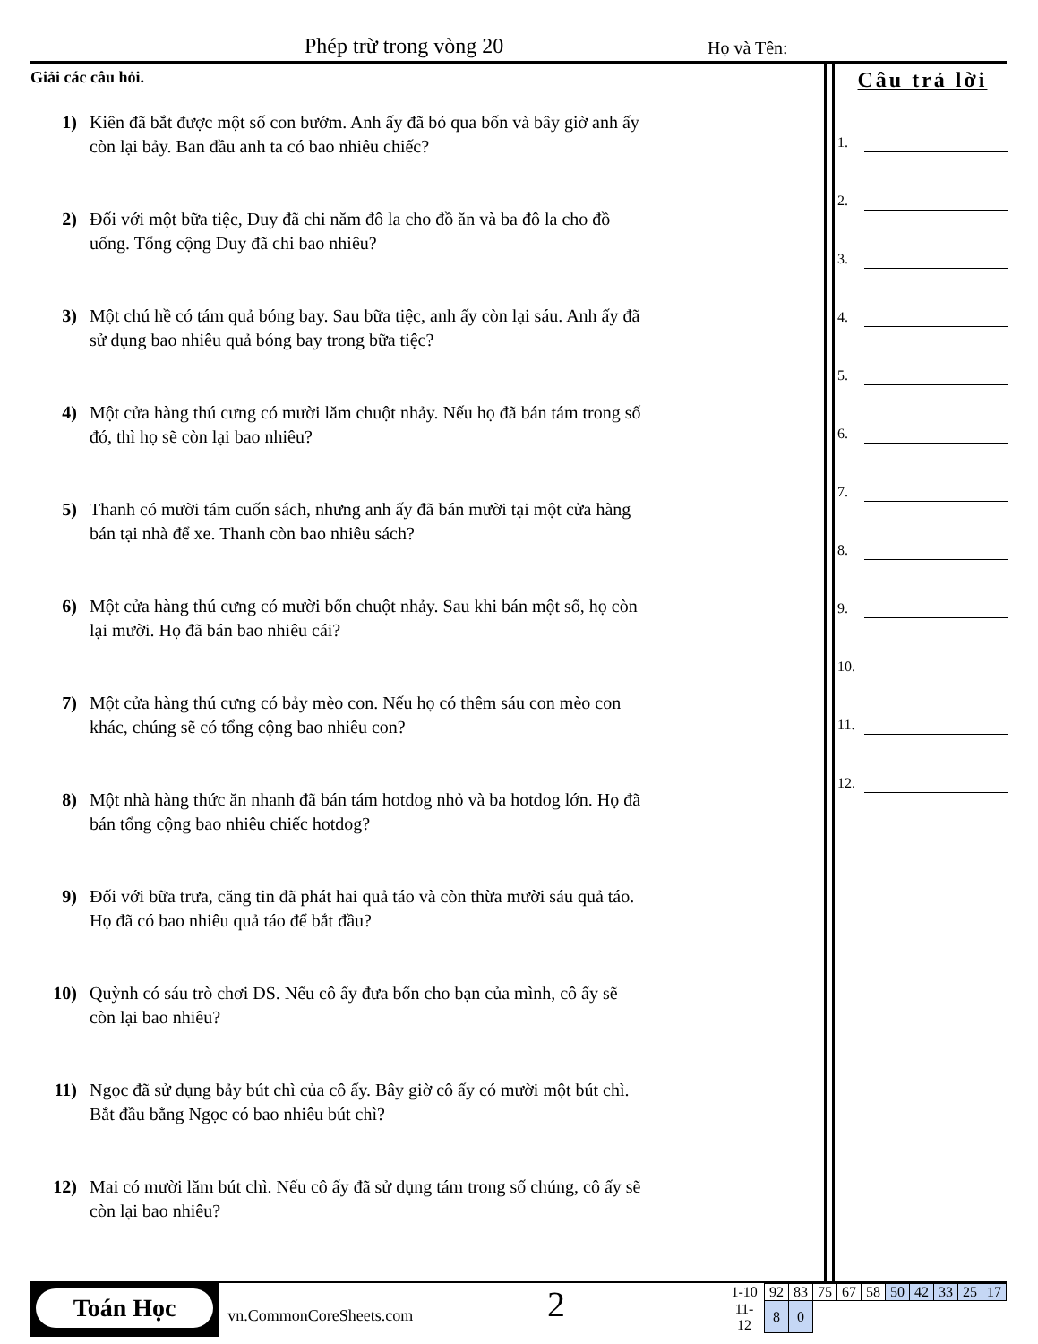Phép trừ trong vòng 20 Họ và Tên:
Giải các câu hỏi.
1) Kiên đã bắt được một số con bướm. Anh ấy đã bỏ qua bốn và bây giờ anh ấy còn lại bảy. Ban đầu anh ta có bao nhiêu chiếc?
2) Đối với một bữa tiệc, Duy đã chi năm đô la cho đồ ăn và ba đô la cho đồ uống. Tổng cộng Duy đã chi bao nhiêu?
3) Một chú hề có tám quả bóng bay. Sau bữa tiệc, anh ấy còn lại sáu. Anh ấy đã sử dụng bao nhiêu quả bóng bay trong bữa tiệc?
4) Một cửa hàng thú cưng có mười lăm chuột nhảy. Nếu họ đã bán tám trong số đó, thì họ sẽ còn lại bao nhiêu?
5) Thanh có mười tám cuốn sách, nhưng anh ấy đã bán mười tại một cửa hàng bán tại nhà để xe. Thanh còn bao nhiêu sách?
6) Một cửa hàng thú cưng có mười bốn chuột nhảy. Sau khi bán một số, họ còn lại mười. Họ đã bán bao nhiêu cái?
7) Một cửa hàng thú cưng có bảy mèo con. Nếu họ có thêm sáu con mèo con khác, chúng sẽ có tổng cộng bao nhiêu con?
8) Một nhà hàng thức ăn nhanh đã bán tám hotdog nhỏ và ba hotdog lớn. Họ đã bán tổng cộng bao nhiêu chiếc hotdog?
9) Đối với bữa trưa, căng tin đã phát hai quả táo và còn thừa mười sáu quả táo. Họ đã có bao nhiêu quả táo để bắt đầu?
10) Quỳnh có sáu trò chơi DS. Nếu cô ấy đưa bốn cho bạn của mình, cô ấy sẽ còn lại bao nhiêu?
11) Ngọc đã sử dụng bảy bút chì của cô ấy. Bây giờ cô ấy có mười một bút chì. Bắt đầu bằng Ngọc có bao nhiêu bút chì?
12) Mai có mười lăm bút chì. Nếu cô ấy đã sử dụng tám trong số chúng, cô ấy sẽ còn lại bao nhiêu?
Câu trả lời
1.
2.
3.
4.
5.
6.
7.
8.
9.
10.
11.
12.
Toán Học
vn.CommonCoreSheets.com
2
| 1-10 | 92 | 83 | 75 | 67 | 58 | 50 | 42 | 33 | 25 | 17 |
| 11-12 | 8 | 0 | | | | | | | | |